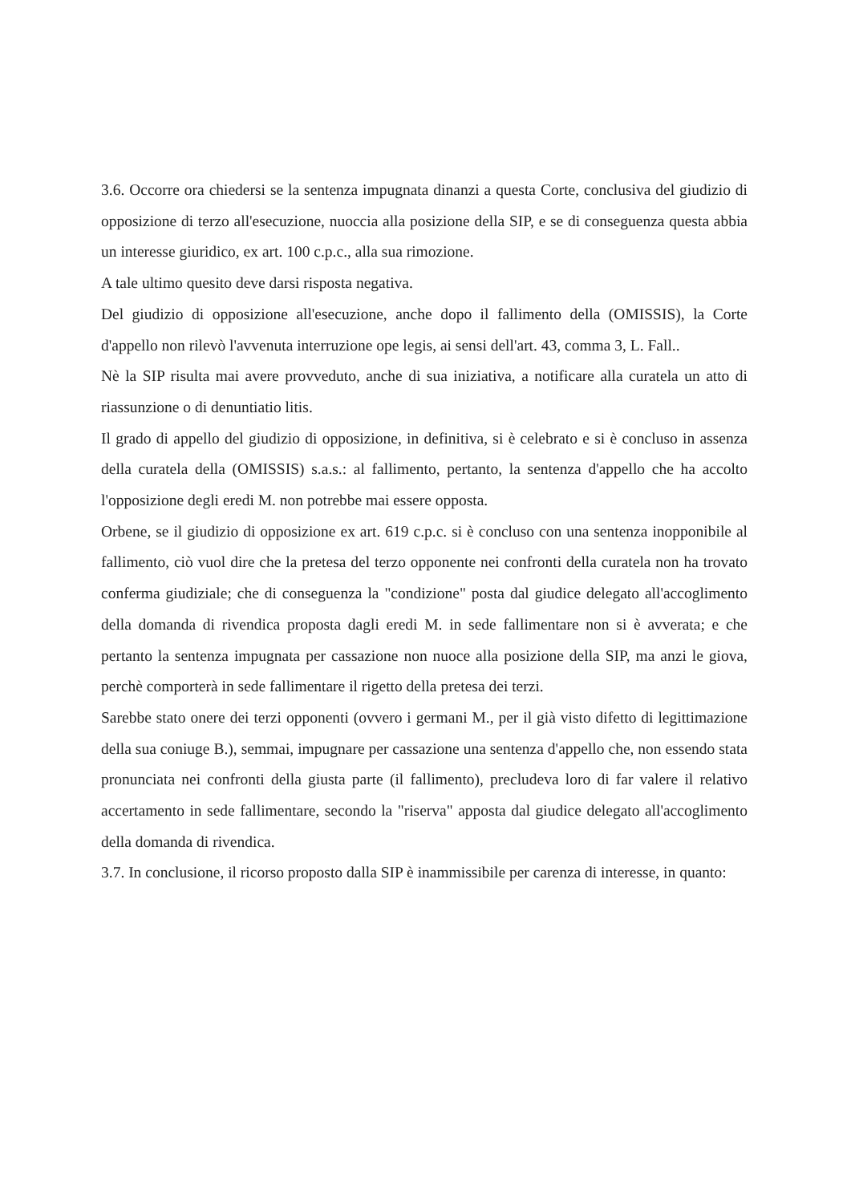3.6. Occorre ora chiedersi se la sentenza impugnata dinanzi a questa Corte, conclusiva del giudizio di opposizione di terzo all'esecuzione, nuoccia alla posizione della SIP, e se di conseguenza questa abbia un interesse giuridico, ex art. 100 c.p.c., alla sua rimozione.
A tale ultimo quesito deve darsi risposta negativa.
Del giudizio di opposizione all'esecuzione, anche dopo il fallimento della (OMISSIS), la Corte d'appello non rilevò l'avvenuta interruzione ope legis, ai sensi dell'art. 43, comma 3, L. Fall..
Nè la SIP risulta mai avere provveduto, anche di sua iniziativa, a notificare alla curatela un atto di riassunzione o di denuntiatio litis.
Il grado di appello del giudizio di opposizione, in definitiva, si è celebrato e si è concluso in assenza della curatela della (OMISSIS) s.a.s.: al fallimento, pertanto, la sentenza d'appello che ha accolto l'opposizione degli eredi M. non potrebbe mai essere opposta.
Orbene, se il giudizio di opposizione ex art. 619 c.p.c. si è concluso con una sentenza inopponibile al fallimento, ciò vuol dire che la pretesa del terzo opponente nei confronti della curatela non ha trovato conferma giudiziale; che di conseguenza la "condizione" posta dal giudice delegato all'accoglimento della domanda di rivendica proposta dagli eredi M. in sede fallimentare non si è avverata; e che pertanto la sentenza impugnata per cassazione non nuoce alla posizione della SIP, ma anzi le giova, perchè comporterà in sede fallimentare il rigetto della pretesa dei terzi.
Sarebbe stato onere dei terzi opponenti (ovvero i germani M., per il già visto difetto di legittimazione della sua coniuge B.), semmai, impugnare per cassazione una sentenza d'appello che, non essendo stata pronunciata nei confronti della giusta parte (il fallimento), precludeva loro di far valere il relativo accertamento in sede fallimentare, secondo la "riserva" apposta dal giudice delegato all'accoglimento della domanda di rivendica.
3.7. In conclusione, il ricorso proposto dalla SIP è inammissibile per carenza di interesse, in quanto: